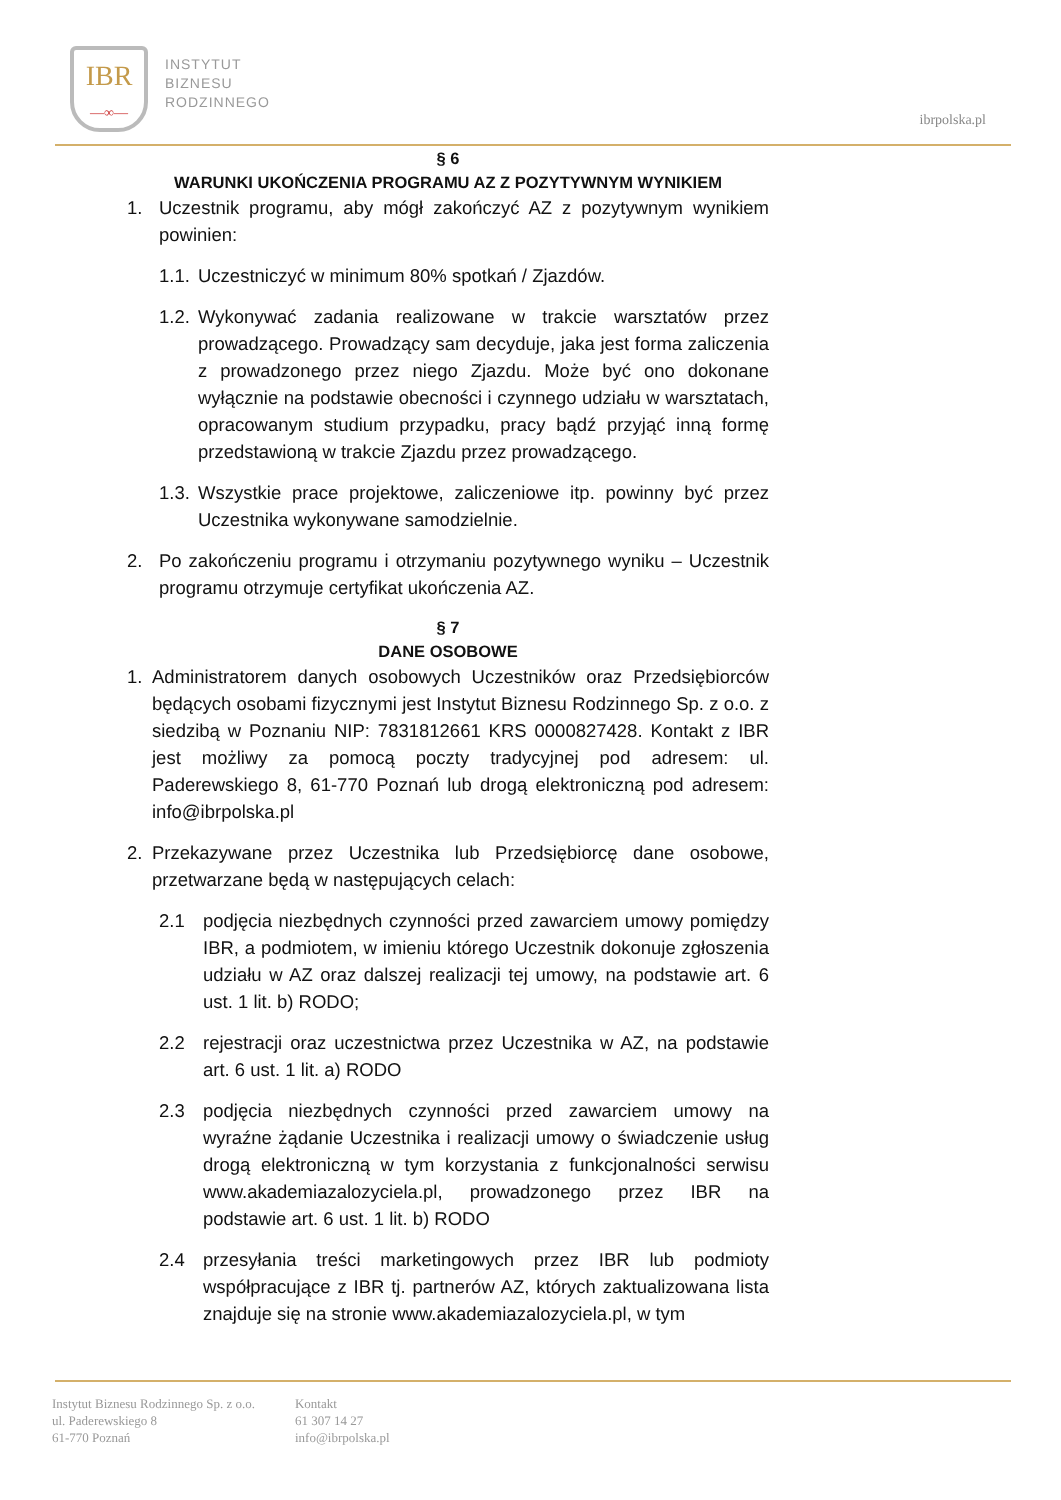IBR
—∞—
INSTYTUT
BIZNESU
RODZINNEGO
ibrpolska.pl
§ 6
WARUNKI UKOŃCZENIA PROGRAMU AZ Z POZYTYWNYM WYNIKIEM
1. Uczestnik programu, aby mógł zakończyć AZ z pozytywnym wynikiem powinien:
1.1. Uczestniczyć w minimum 80% spotkań / Zjazdów.
1.2. Wykonywać zadania realizowane w trakcie warsztatów przez prowadzącego. Prowadzący sam decyduje, jaka jest forma zaliczenia z prowadzonego przez niego Zjazdu. Może być ono dokonane wyłącznie na podstawie obecności i czynnego udziału w warsztatach, opracowanym studium przypadku, pracy bądź przyjąć inną formę przedstawioną w trakcie Zjazdu przez prowadzącego.
1.3. Wszystkie prace projektowe, zaliczeniowe itp. powinny być przez Uczestnika wykonywane samodzielnie.
2. Po zakończeniu programu i otrzymaniu pozytywnego wyniku – Uczestnik programu otrzymuje certyfikat ukończenia AZ.
§ 7
DANE OSOBOWE
1. Administratorem danych osobowych Uczestników oraz Przedsiębiorców będących osobami fizycznymi jest Instytut Biznesu Rodzinnego Sp. z o.o. z siedzibą w Poznaniu NIP: 7831812661 KRS 0000827428. Kontakt z IBR jest możliwy za pomocą poczty tradycyjnej pod adresem: ul. Paderewskiego 8, 61-770 Poznań lub drogą elektroniczną pod adresem: info@ibrpolska.pl
2. Przekazywane przez Uczestnika lub Przedsiębiorcę dane osobowe, przetwarzane będą w następujących celach:
2.1 podjęcia niezbędnych czynności przed zawarciem umowy pomiędzy IBR, a podmiotem, w imieniu którego Uczestnik dokonuje zgłoszenia udziału w AZ oraz dalszej realizacji tej umowy, na podstawie art. 6 ust. 1 lit. b) RODO;
2.2 rejestracji oraz uczestnictwa przez Uczestnika w AZ, na podstawie art. 6 ust. 1 lit. a) RODO
2.3 podjęcia niezbędnych czynności przed zawarciem umowy na wyraźne żądanie Uczestnika i realizacji umowy o świadczenie usług drogą elektroniczną w tym korzystania z funkcjonalności serwisu www.akademiazalozyciela.pl, prowadzonego przez IBR na podstawie art. 6 ust. 1 lit. b) RODO
2.4 przesyłania treści marketingowych przez IBR lub podmioty współpracujące z IBR tj. partnerów AZ, których zaktualizowana lista znajduje się na stronie www.akademiazalozyciela.pl, w tym
Instytut Biznesu Rodzinnego Sp. z o.o.
ul. Paderewskiego 8
61-770 Poznań
Kontakt
61 307 14 27
info@ibrpolska.pl